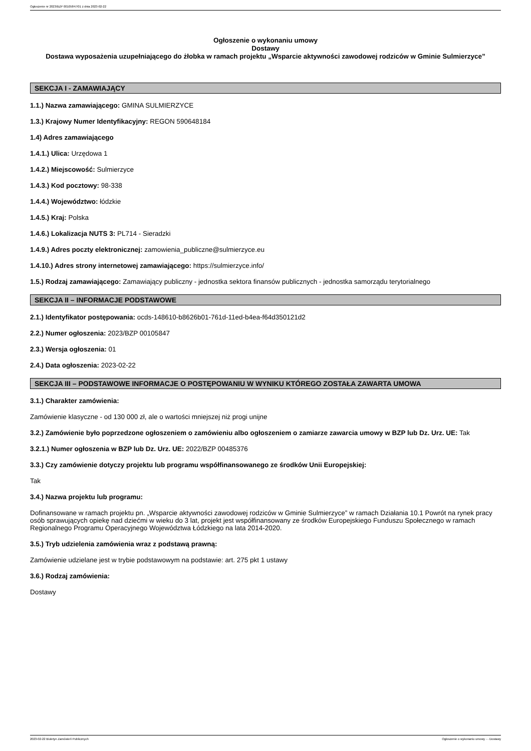Ogłoszenie nr 2023/BZP 00105847/01 z dnia 2023-02-22
Ogłoszenie o wykonaniu umowy
Dostawy
Dostawa wyposażenia uzupełniającego do żłobka w ramach projektu „Wsparcie aktywności zawodowej rodziców w Gminie Sulmierzyce”
SEKCJA I - ZAMAWIAJĄCY
1.1.) Nazwa zamawiającego: GMINA SULMIERZYCE
1.3.) Krajowy Numer Identyfikacyjny: REGON 590648184
1.4) Adres zamawiającego
1.4.1.) Ulica: Urzędowa 1
1.4.2.) Miejscowość: Sulmierzyce
1.4.3.) Kod pocztowy: 98-338
1.4.4.) Województwo: łódzkie
1.4.5.) Kraj: Polska
1.4.6.) Lokalizacja NUTS 3: PL714 - Sieradzki
1.4.9.) Adres poczty elektronicznej: zamowienia_publiczne@sulmierzyce.eu
1.4.10.) Adres strony internetowej zamawiającego: https://sulmierzyce.info/
1.5.) Rodzaj zamawiającego: Zamawiający publiczny - jednostka sektora finansów publicznych - jednostka samorządu terytorialnego
SEKCJA II – INFORMACJE PODSTAWOWE
2.1.) Identyfikator postępowania: ocds-148610-b8626b01-761d-11ed-b4ea-f64d350121d2
2.2.) Numer ogłoszenia: 2023/BZP 00105847
2.3.) Wersja ogłoszenia: 01
2.4.) Data ogłoszenia: 2023-02-22
SEKCJA III – PODSTAWOWE INFORMACJE O POSTĘPOWANIU W WYNIKU KTÓREGO ZOSTAŁA ZAWARTA UMOWA
3.1.) Charakter zamówienia:
Zamówienie klasyczne - od 130 000 zł, ale o wartości mniejszej niż progi unijne
3.2.) Zamówienie było poprzedzone ogłoszeniem o zamówieniu albo ogłoszeniem o zamiarze zawarcia umowy w BZP lub Dz. Urz. UE: Tak
3.2.1.) Numer ogłoszenia w BZP lub Dz. Urz. UE: 2022/BZP 00485376
3.3.) Czy zamówienie dotyczy projektu lub programu współfinansowanego ze środków Unii Europejskiej:
Tak
3.4.) Nazwa projektu lub programu:
Dofinansowane w ramach projektu pn. „Wsparcie aktywności zawodowej rodziców w Gminie Sulmierzyce” w ramach Działania 10.1 Powrót na rynek pracy osób sprawujących opiekę nad dziećmi w wieku do 3 lat, projekt jest współfinansowany ze środków Europejskiego Funduszu Społecznego w ramach Regionalnego Programu Operacyjnego Województwa Łódzkiego na lata 2014-2020.
3.5.) Tryb udzielenia zamówienia wraz z podstawą prawną:
Zamówienie udzielane jest w trybie podstawowym na podstawie: art. 275 pkt 1 ustawy
3.6.) Rodzaj zamówienia:
Dostawy
2023-02-22 Biuletyn Zamówień Publicznych Ogłoszenie o wykonaniu umowy - - Dostawy